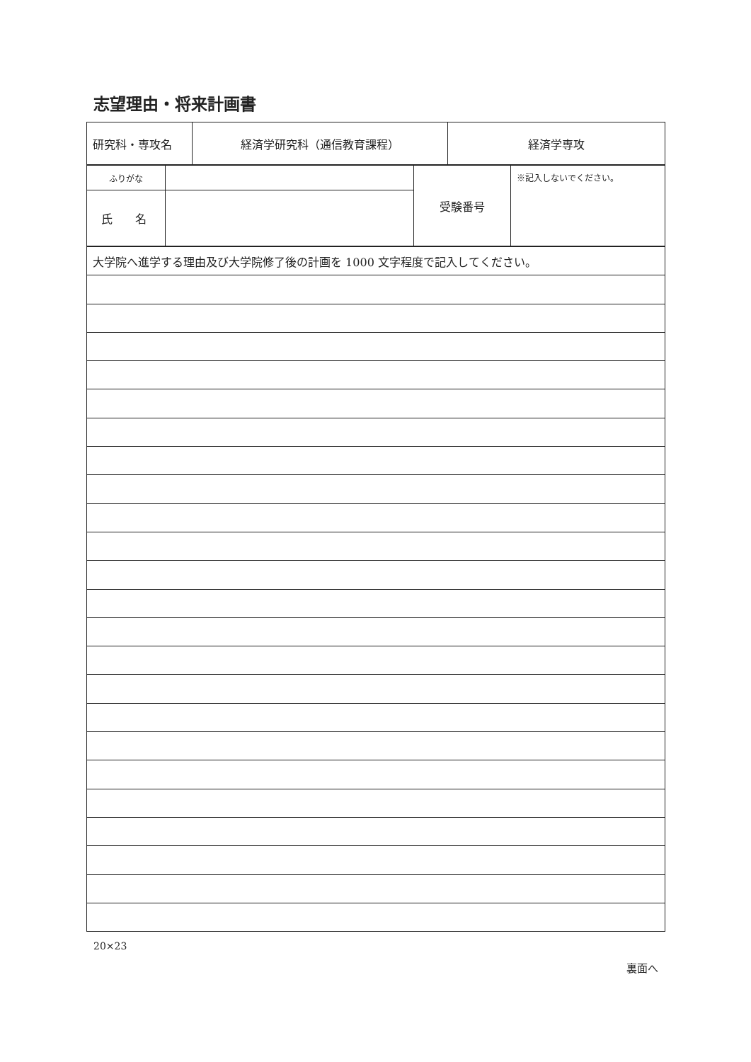志望理由・将来計画書
| 研究科・専攻名 | 経済学研究科（通信教育課程） | 経済学専攻 |
| ふりがな | | 受験番号 | ※記入しないでください。 |
| 氏 名 | | | |
| 大学院へ進学する理由及び大学院修了後の計画を 1000 文字程度で記入してください。 |
20×23
裏面へ